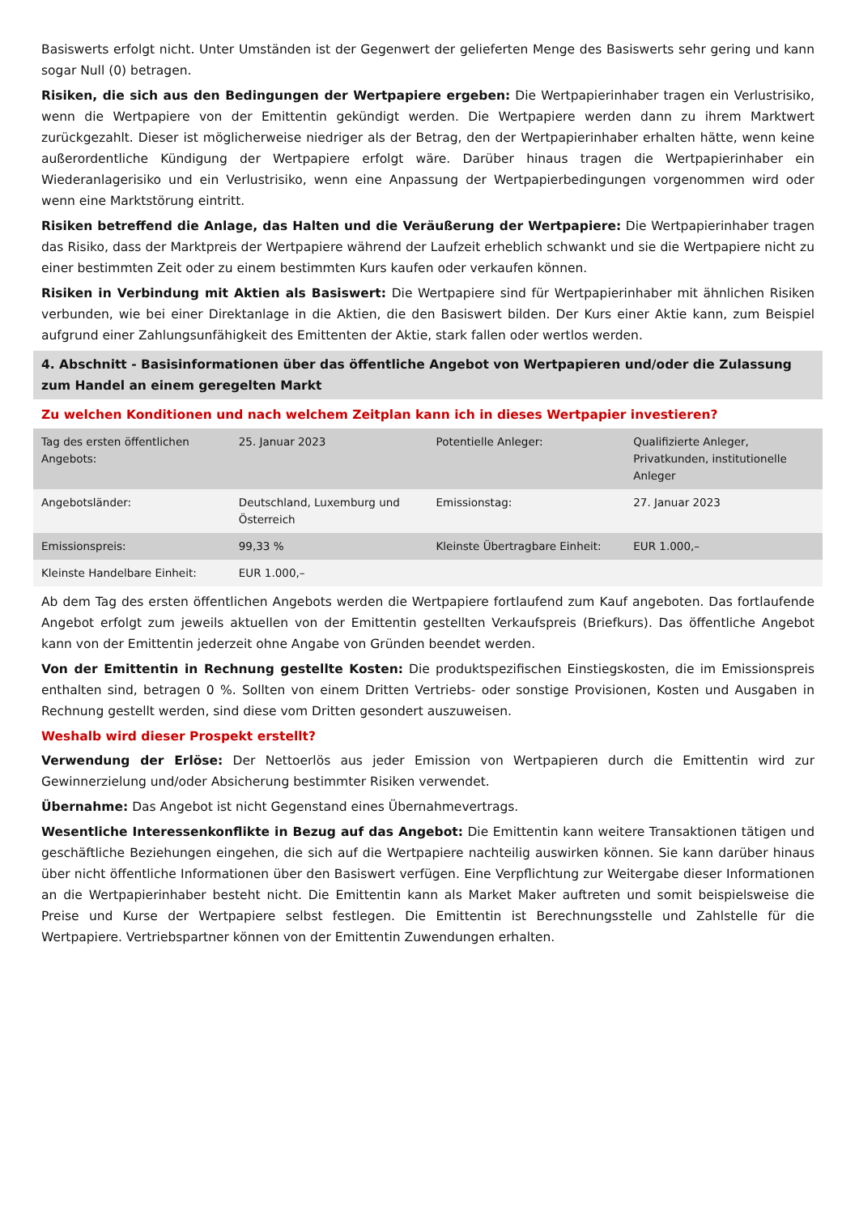Basiswerts erfolgt nicht. Unter Umständen ist der Gegenwert der gelieferten Menge des Basiswerts sehr gering und kann sogar Null (0) betragen.
Risiken, die sich aus den Bedingungen der Wertpapiere ergeben: Die Wertpapierinhaber tragen ein Verlustrisiko, wenn die Wertpapiere von der Emittentin gekündigt werden. Die Wertpapiere werden dann zu ihrem Marktwert zurückgezahlt. Dieser ist möglicherweise niedriger als der Betrag, den der Wertpapierinhaber erhalten hätte, wenn keine außerordentliche Kündigung der Wertpapiere erfolgt wäre. Darüber hinaus tragen die Wertpapierinhaber ein Wiederanlagerisiko und ein Verlustrisiko, wenn eine Anpassung der Wertpapierbedingungen vorgenommen wird oder wenn eine Marktstörung eintritt.
Risiken betreffend die Anlage, das Halten und die Veräußerung der Wertpapiere: Die Wertpapierinhaber tragen das Risiko, dass der Marktpreis der Wertpapiere während der Laufzeit erheblich schwankt und sie die Wertpapiere nicht zu einer bestimmten Zeit oder zu einem bestimmten Kurs kaufen oder verkaufen können.
Risiken in Verbindung mit Aktien als Basiswert: Die Wertpapiere sind für Wertpapierinhaber mit ähnlichen Risiken verbunden, wie bei einer Direktanlage in die Aktien, die den Basiswert bilden. Der Kurs einer Aktie kann, zum Beispiel aufgrund einer Zahlungsunfähigkeit des Emittenten der Aktie, stark fallen oder wertlos werden.
4. Abschnitt - Basisinformationen über das öffentliche Angebot von Wertpapieren und/oder die Zulassung zum Handel an einem geregelten Markt
Zu welchen Konditionen und nach welchem Zeitplan kann ich in dieses Wertpapier investieren?
| Tag des ersten öffentlichen Angebots: | 25. Januar 2023 | Potentielle Anleger: | Qualifizierte Anleger, Privatkunden, institutionelle Anleger |
| Angebotsländer: | Deutschland, Luxemburg und Österreich | Emissionstag: | 27. Januar 2023 |
| Emissionspreis: | 99,33 % | Kleinste Übertragbare Einheit: | EUR 1.000,– |
| Kleinste Handelbare Einheit: | EUR 1.000,– | | |
Ab dem Tag des ersten öffentlichen Angebots werden die Wertpapiere fortlaufend zum Kauf angeboten. Das fortlaufende Angebot erfolgt zum jeweils aktuellen von der Emittentin gestellten Verkaufspreis (Briefkurs). Das öffentliche Angebot kann von der Emittentin jederzeit ohne Angabe von Gründen beendet werden.
Von der Emittentin in Rechnung gestellte Kosten: Die produktspezifischen Einstiegskosten, die im Emissionspreis enthalten sind, betragen 0 %. Sollten von einem Dritten Vertriebs- oder sonstige Provisionen, Kosten und Ausgaben in Rechnung gestellt werden, sind diese vom Dritten gesondert auszuweisen.
Weshalb wird dieser Prospekt erstellt?
Verwendung der Erlöse: Der Nettoerlös aus jeder Emission von Wertpapieren durch die Emittentin wird zur Gewinnerzielung und/oder Absicherung bestimmter Risiken verwendet.
Übernahme: Das Angebot ist nicht Gegenstand eines Übernahmevertrags.
Wesentliche Interessenkonflikte in Bezug auf das Angebot: Die Emittentin kann weitere Transaktionen tätigen und geschäftliche Beziehungen eingehen, die sich auf die Wertpapiere nachteilig auswirken können. Sie kann darüber hinaus über nicht öffentliche Informationen über den Basiswert verfügen. Eine Verpflichtung zur Weitergabe dieser Informationen an die Wertpapierinhaber besteht nicht. Die Emittentin kann als Market Maker auftreten und somit beispielsweise die Preise und Kurse der Wertpapiere selbst festlegen. Die Emittentin ist Berechnungsstelle und Zahlstelle für die Wertpapiere. Vertriebspartner können von der Emittentin Zuwendungen erhalten.